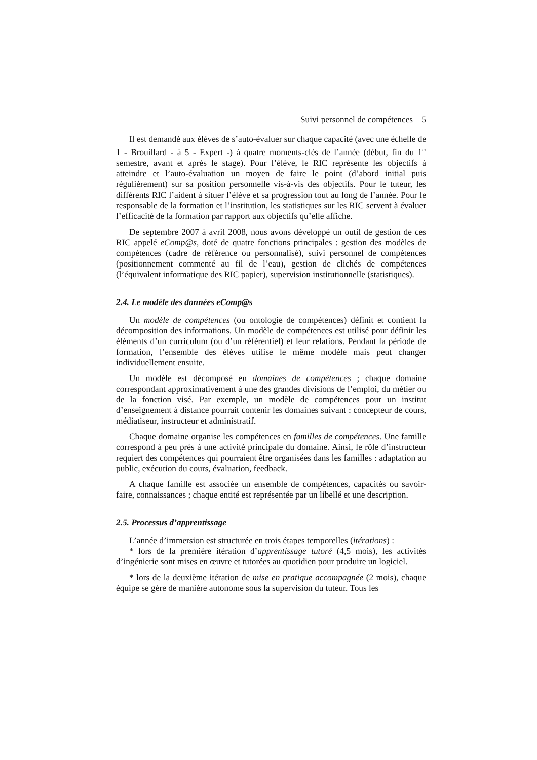Suivi personnel de compétences 5
Il est demandé aux élèves de s’auto-évaluer sur chaque capacité (avec une échelle de 1 - Brouillard - à 5 - Expert -) à quatre moments-clés de l’année (début, fin du 1<sup>er</sup> semestre, avant et après le stage). Pour l’élève, le RIC représente les objectifs à atteindre et l’auto-évaluation un moyen de faire le point (d’abord initial puis régulièrement) sur sa position personnelle vis-à-vis des objectifs. Pour le tuteur, les différents RIC l’aident à situer l’élève et sa progression tout au long de l’année. Pour le responsable de la formation et l’institution, les statistiques sur les RIC servent à évaluer l’efficacité de la formation par rapport aux objectifs qu’elle affiche.
De septembre 2007 à avril 2008, nous avons développé un outil de gestion de ces RIC appelé eComp@s, doté de quatre fonctions principales : gestion des modèles de compétences (cadre de référence ou personnalisé), suivi personnel de compétences (positionnement commenté au fil de l’eau), gestion de clichés de compétences (l’équivalent informatique des RIC papier), supervision institutionnelle (statistiques).
2.4. Le modèle des données eComp@s
Un modèle de compétences (ou ontologie de compétences) définit et contient la décomposition des informations. Un modèle de compétences est utilisé pour définir les éléments d’un curriculum (ou d’un référentiel) et leur relations. Pendant la période de formation, l’ensemble des élèves utilise le même modèle mais peut changer individuellement ensuite.
Un modèle est décomposé en domaines de compétences ; chaque domaine correspondant approximativement à une des grandes divisions de l’emploi, du métier ou de la fonction visé. Par exemple, un modèle de compétences pour un institut d’enseignement à distance pourrait contenir les domaines suivant : concepteur de cours, médiatiseur, instructeur et administratif.
Chaque domaine organise les compétences en familles de compétences. Une famille correspond à peu prés à une activité principale du domaine. Ainsi, le rôle d’instructeur requiert des compétences qui pourraient être organisées dans les familles : adaptation au public, exécution du cours, évaluation, feedback.
A chaque famille est associée un ensemble de compétences, capacités ou savoir-faire, connaissances ; chaque entité est représentée par un libellé et une description.
2.5. Processus d’apprentissage
L’année d’immersion est structurée en trois étapes temporelles (itérations) :
* lors de la première itération d’apprentissage tutoré (4,5 mois), les activités d’ingénierie sont mises en œuvre et tutorées au quotidien pour produire un logiciel.
* lors de la deuxième itération de mise en pratique accompagnée (2 mois), chaque équipe se gère de manière autonome sous la supervision du tuteur. Tous les